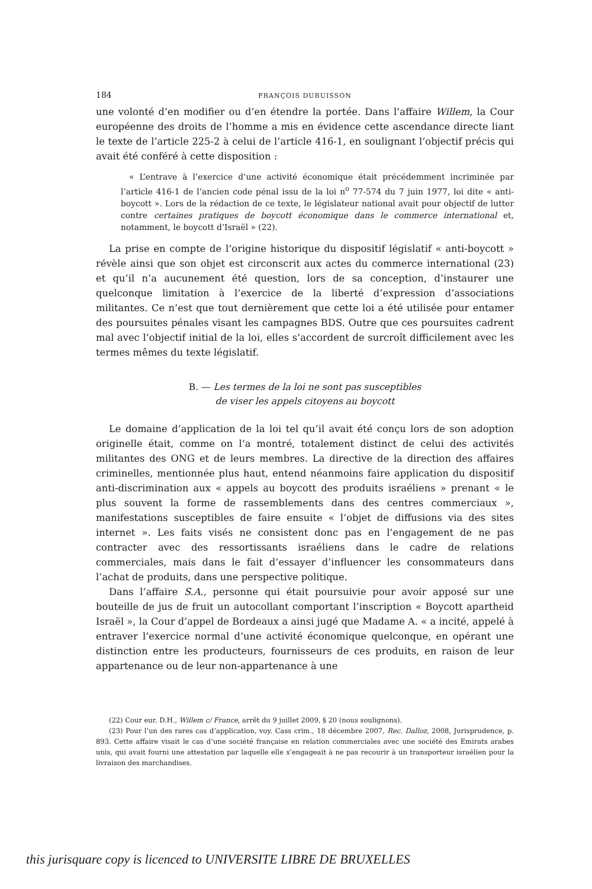184 FRANÇOIS DUBUISSON
une volonté d’en modifier ou d’en étendre la portée. Dans l’affaire Willem, la Cour européenne des droits de l’homme a mis en évidence cette ascendance directe liant le texte de l’article 225-2 à celui de l’article 416-1, en soulignant l’objectif précis qui avait été conféré à cette disposition :
« L’entrave à l’exercice d’une activité économique était précédemment incriminée par l’article 416-1 de l’ancien code pénal issu de la loi n<sup>o</sup> 77-574 du 7 juin 1977, loi dite « anti-boycott ». Lors de la rédaction de ce texte, le législateur national avait pour objectif de lutter contre certaines pratiques de boycott économique dans le commerce international et, notamment, le boycott d’Israël » (22).
La prise en compte de l’origine historique du dispositif législatif « anti-boycott » révèle ainsi que son objet est circonscrit aux actes du commerce international (23) et qu’il n’a aucunement été question, lors de sa conception, d’instaurer une quelconque limitation à l’exercice de la liberté d’expression d’associations militantes. Ce n’est que tout dernièrement que cette loi a été utilisée pour entamer des poursuites pénales visant les campagnes BDS. Outre que ces poursuites cadrent mal avec l’objectif initial de la loi, elles s’accordent de surcroît difficilement avec les termes mêmes du texte législatif.
B. — Les termes de la loi ne sont pas susceptibles
de viser les appels citoyens au boycott
Le domaine d’application de la loi tel qu’il avait été conçu lors de son adoption originelle était, comme on l’a montré, totalement distinct de celui des activités militantes des ONG et de leurs membres. La directive de la direction des affaires criminelles, mentionnée plus haut, entend néanmoins faire application du dispositif anti-discrimination aux « appels au boycott des produits israéliens » prenant « le plus souvent la forme de rassemblements dans des centres commerciaux », manifestations susceptibles de faire ensuite « l’objet de diffusions via des sites internet ». Les faits visés ne consistent donc pas en l’engagement de ne pas contracter avec des ressortissants israéliens dans le cadre de relations commerciales, mais dans le fait d’essayer d’influencer les consommateurs dans l’achat de produits, dans une perspective politique.
Dans l’affaire S.A., personne qui était poursuivie pour avoir apposé sur une bouteille de jus de fruit un autocollant comportant l’inscription « Boycott apartheid Israël », la Cour d’appel de Bordeaux a ainsi jugé que Madame A. « a incité, appelé à entraver l’exercice normal d’une activité économique quelconque, en opérant une distinction entre les producteurs, fournisseurs de ces produits, en raison de leur appartenance ou de leur non-appartenance à une
(22) Cour eur. D.H., Willem c/ France, arrêt du 9 juillet 2009, § 20 (nous soulignons).
(23) Pour l’un des rares cas d’application, voy. Cass crim., 18 décembre 2007, Rec. Dalloz, 2008, Jurisprudence, p. 893. Cette affaire visait le cas d’une société française en relation commerciales avec une société des Emirats arabes unis, qui avait fourni une attestation par laquelle elle s’engageait à ne pas recourir à un transporteur israélien pour la livraison des marchandises.
this jurisquare copy is licenced to UNIVERSITE LIBRE DE BRUXELLES